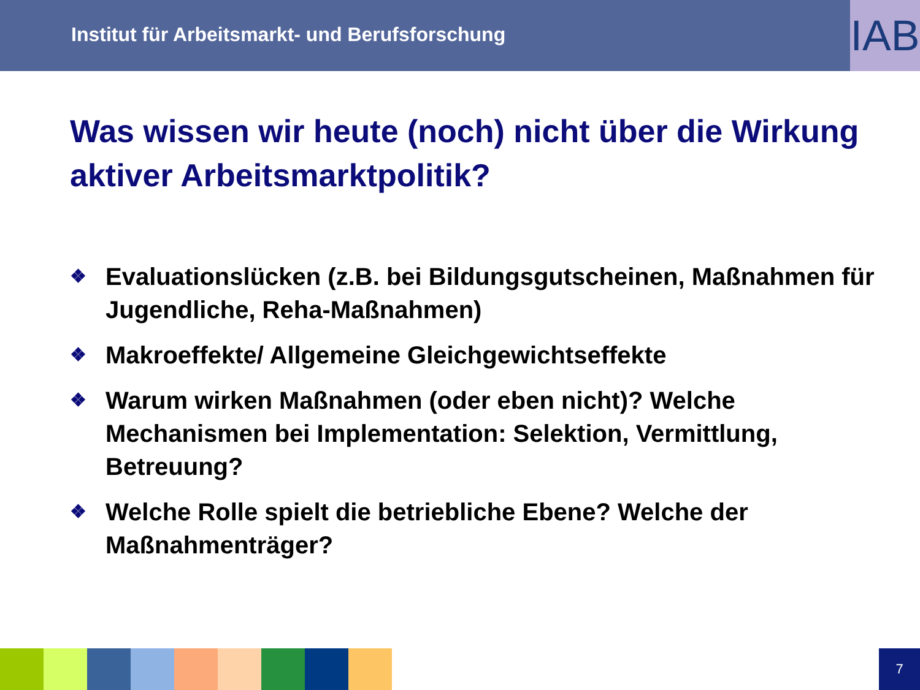Institut für Arbeitsmarkt- und Berufsforschung
IAB
Was wissen wir heute (noch) nicht über die Wirkung aktiver Arbeitsmarktpolitik?
❖ Evaluationslücken (z.B. bei Bildungsgutscheinen, Maßnahmen für Jugendliche, Reha-Maßnahmen)
❖ Makroeffekte/ Allgemeine Gleichgewichtseffekte
❖ Warum wirken Maßnahmen (oder eben nicht)? Welche Mechanismen bei Implementation: Selektion, Vermittlung, Betreuung?
❖ Welche Rolle spielt die betriebliche Ebene? Welche der Maßnahmenträger?
7